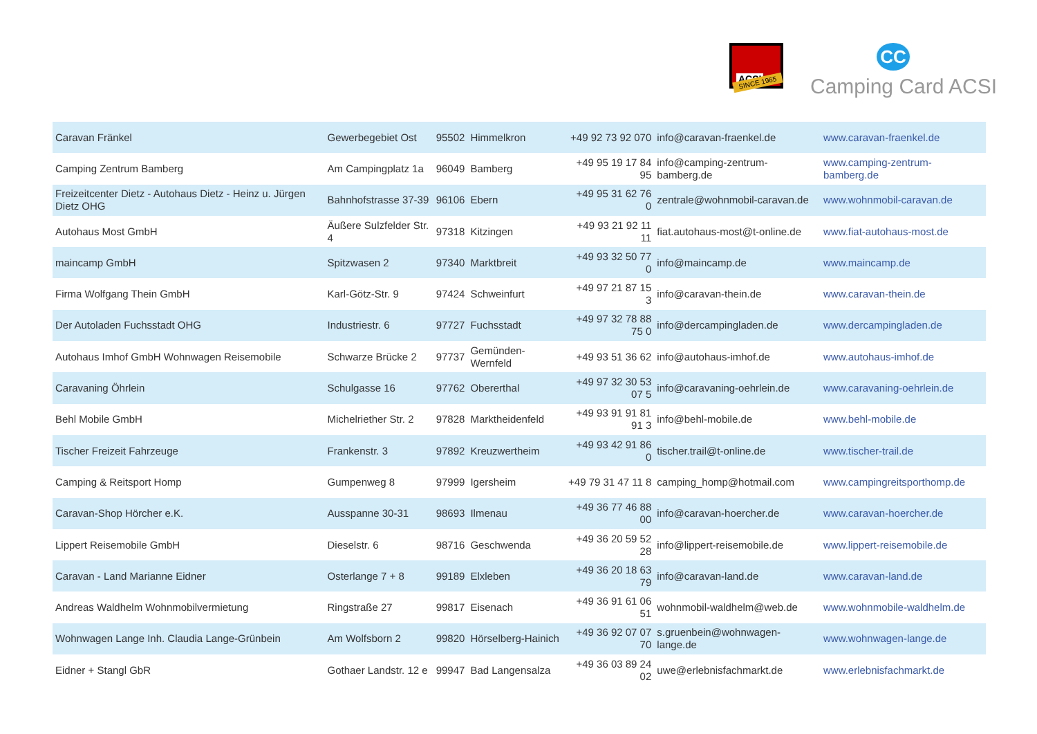ACSI
SINCE 1965
CC
Camping Card ACSI
| Caravan Fränkel | Gewerbegebiet Ost | 95502 | Himmelkron | +49 92 73 92 070 | info@caravan-fraenkel.de | www.caravan-fraenkel.de |
| Camping Zentrum Bamberg | Am Campingplatz 1a | 96049 | Bamberg | +49 95 19 17 84 95 | info@camping-zentrum-bamberg.de | www.camping-zentrum-bamberg.de |
| Freizeitcenter Dietz - Autohaus Dietz - Heinz u. Jürgen Dietz OHG | Bahnhofstrasse 37-39 | 96106 | Ebern | +49 95 31 62 76 0 | zentrale@wohnmobil-caravan.de | www.wohnmobil-caravan.de |
| Autohaus Most GmbH | Äußere Sulzfelder Str. 4 | 97318 | Kitzingen | +49 93 21 92 11 11 | fiat.autohaus-most@t-online.de | www.fiat-autohaus-most.de |
| maincamp GmbH | Spitzwasen 2 | 97340 | Marktbreit | +49 93 32 50 77 0 | info@maincamp.de | www.maincamp.de |
| Firma Wolfgang Thein GmbH | Karl-Götz-Str. 9 | 97424 | Schweinfurt | +49 97 21 87 15 3 | info@caravan-thein.de | www.caravan-thein.de |
| Der Autoladen Fuchsstadt OHG | Industriestr. 6 | 97727 | Fuchsstadt | +49 97 32 78 88 75 0 | info@dercampingladen.de | www.dercampingladen.de |
| Autohaus Imhof GmbH Wohnwagen Reisemobile | Schwarze Brücke 2 | 97737 | Gemünden-Wernfeld | +49 93 51 36 62 | info@autohaus-imhof.de | www.autohaus-imhof.de |
| Caravaning Öhrlein | Schulgasse 16 | 97762 | Obererthal | +49 97 32 30 53 07 5 | info@caravaning-oehrlein.de | www.caravaning-oehrlein.de |
| Behl Mobile GmbH | Michelriether Str. 2 | 97828 | Marktheidenfeld | +49 93 91 91 81 91 3 | info@behl-mobile.de | www.behl-mobile.de |
| Tischer Freizeit Fahrzeuge | Frankenstr. 3 | 97892 | Kreuzwertheim | +49 93 42 91 86 0 | tischer.trail@t-online.de | www.tischer-trail.de |
| Camping & Reitsport Homp | Gumpenweg 8 | 97999 | Igersheim | +49 79 31 47 11 8 | camping_homp@hotmail.com | www.campingreitsporthomp.de |
| Caravan-Shop Hörcher e.K. | Ausspanne 30-31 | 98693 | Ilmenau | +49 36 77 46 88 00 | info@caravan-hoercher.de | www.caravan-hoercher.de |
| Lippert Reisemobile GmbH | Dieselstr. 6 | 98716 | Geschwenda | +49 36 20 59 52 28 | info@lippert-reisemobile.de | www.lippert-reisemobile.de |
| Caravan - Land Marianne Eidner | Osterlange 7 + 8 | 99189 | Elxleben | +49 36 20 18 63 79 | info@caravan-land.de | www.caravan-land.de |
| Andreas Waldhelm Wohnmobilvermietung | Ringstraße 27 | 99817 | Eisenach | +49 36 91 61 06 51 | wohnmobil-waldhelm@web.de | www.wohnmobile-waldhelm.de |
| Wohnwagen Lange Inh. Claudia Lange-Grünbein | Am Wolfsborn 2 | 99820 | Hörselberg-Hainich | +49 36 92 07 07 70 | s.gruenbein@wohnwagen-lange.de | www.wohnwagen-lange.de |
| Eidner + Stangl GbR | Gothaer Landstr. 12 e | 99947 | Bad Langensalza | +49 36 03 89 24 02 | uwe@erlebnisfachmarkt.de | www.erlebnisfachmarkt.de |